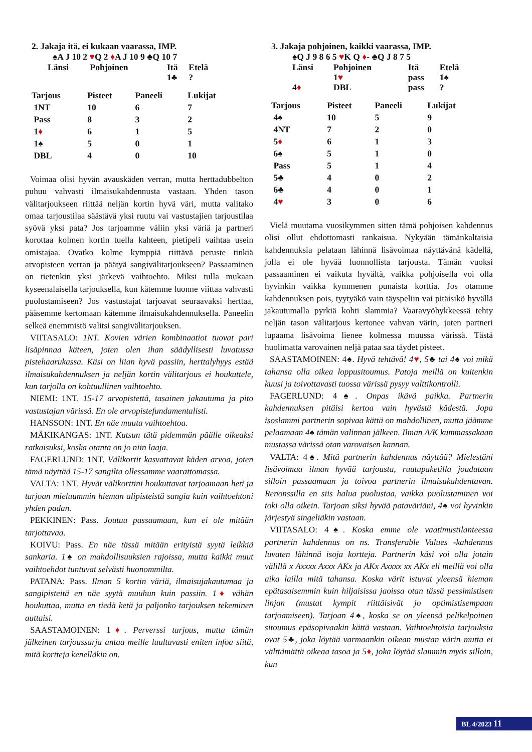2. Jakaja itä, ei kukaan vaarassa, IMP.
♠A J 10 2 ♥Q 2 ♦A J 10 9 ♣Q 10 7
| Länsi | Pohjoinen | Itä | Etelä |
| --- | --- | --- | --- |
| | | 1♣ | ? |
| Tarjous | Pisteet | Paneeli | Lukijat |
| --- | --- | --- | --- |
| 1NT | 10 | 6 | 7 |
| Pass | 8 | 3 | 2 |
| 1 ♦ | 6 | 1 | 5 |
| 1♠ | 5 | 0 | 1 |
| DBL | 4 | 0 | 10 |
Voimaa olisi hyvän avauskäden verran, mutta herttadubbelton puhuu vahvasti ilmaisukahdennusta vastaan. Yhden tason välitarjoukseen riittää neljän kortin hyvä väri, mutta valitako omaa tarjoustilaa säästävä yksi ruutu vai vastustajien tarjoustilaa syövä yksi pata? Jos tarjoamme väliin yksi väriä ja partneri korottaa kolmen kortin tuella kahteen, pietipeli vaihtaa usein omistajaa. Ovatko kolme kymppiä riittävä peruste tinkiä arvopisteen verran ja päätyä sangivälitarjoukseen? Passaaminen on tietenkin yksi järkevä vaihtoehto. Miksi tulla mukaan kyseenalaisella tarjouksella, kun kätemme luonne viittaa vahvasti puolustamiseen? Jos vastustajat tarjoavat seuraavaksi herttaa, pääsemme kertomaan kätemme ilmaisukahdennuksella. Paneelin selkeä enemmistö valitsi sangivälitarjouksen.
VIITASALO: 1NT. Kovien värien kombinaatiot tuovat pari lisäpinnaa käteen, joten olen ihan säädyllisesti luvatussa pistehaarukassa. Käsi on liian hyvä passiin, herttalyhyys estää ilmaisukahdennuksen ja neljän kortin välitarjous ei houkuttele, kun tarjolla on kohtuullinen vaihtoehto.
NIEMI: 1NT. 15-17 arvopistettä, tasainen jakautuma ja pito vastustajan värissä. En ole arvopistefundamentalisti.
HANSSON: 1NT. En näe muuta vaihtoehtoa.
MÄKIKANGAS: 1NT. Kutsun tätä pidemmän päälle oikeaksi ratkaisuksi, koska otanta on jo niin laaja.
FAGERLUND: 1NT. Välikortit kasvattavat käden arvoa, joten tämä näyttää 15-17 sangilta ollessamme vaarattomassa.
VALTA: 1NT. Hyvät välikorttini houkuttavat tarjoamaan heti ja tarjoan mieluummin hieman alipisteistä sangia kuin vaihtoehtoni yhden padan.
PEKKINEN: Pass. Joutuu passaamaan, kun ei ole mitään tarjottavaa.
KOIVU: Pass. En näe tässä mitään erityistä syytä leikkiä sankaria. 1♠ on mahdollisuuksien rajoissa, mutta kaikki muut vaihtoehdot tuntuvat selvästi huonommilta.
PATANA: Pass. Ilman 5 kortin väriä, ilmaisujakautumaa ja sangipisteitä en näe syytä muuhun kuin passiin. 1♦ vähän houkuttaa, mutta en tiedä ketä ja paljonko tarjouksen tekeminen auttaisi.
SAASTAMOINEN: 1♦. Perverssi tarjous, mutta tämän jälkeinen tarjoussarja antaa meille luultavasti eniten infoa siitä, mitä kortteja kenelläkin on.
3. Jakaja pohjoinen, kaikki vaarassa, IMP.
♠Q J 9 8 6 5 ♥K Q ♦- ♣Q J 8 7 5
| Länsi | Pohjoinen | Itä | Etelä |
| --- | --- | --- | --- |
| | 1 ♥ | pass | 1♠ |
| 4 ♦ | DBL | pass | ? |
| Tarjous | Pisteet | Paneeli | Lukijat |
| --- | --- | --- | --- |
| 4♠ | 10 | 5 | 9 |
| 4NT | 7 | 2 | 0 |
| 5 ♦ | 6 | 1 | 3 |
| 6♠ | 5 | 1 | 0 |
| Pass | 5 | 1 | 4 |
| 5♣ | 4 | 0 | 2 |
| 6♣ | 4 | 0 | 1 |
| 4 ♥ | 3 | 0 | 6 |
Vielä muutama vuosikymmen sitten tämä pohjoisen kahdennus olisi ollut ehdottomasti rankaisua. Nykyään tämänkaltaisia kahdennuksia pelataan lähinnä lisävoimaa näyttävänä kädellä, jolla ei ole hyvää luonnollista tarjousta. Tämän vuoksi passaaminen ei vaikuta hyvältä, vaikka pohjoisella voi olla hyvinkin vaikka kymmenen punaista korttia. Jos otamme kahdennuksen pois, tyytyäkö vain täyspeliin vai pitäisikö hyvällä jakautumalla pyrkiä kohti slammia? Vaaravyöhykkeessä tehty neljän tason välitarjous kertonee vahvan värin, joten partneri lupaama lisävoima lienee kolmessa muussa värissä. Tästä huolimatta varovainen neljä pataa saa täydet pisteet.
SAASTAMOINEN: 4♠. Hyvä tehtävä! 4♥, 5♣ tai 4♠ voi mikä tahansa olla oikea loppusitoumus. Patoja meillä on kuitenkin kuusi ja toivottavasti tuossa värissä pysyy valttikontrolli.
FAGERLUND: 4♠. Onpas ikävä paikka. Partnerin kahdennuksen pitäisi kertoa vain hyvästä kädestä. Jopa isoslammi partnerin sopivaa kättä on mahdollinen, mutta jäämme pelaamaan 4♠ tämän valinnan jälkeen. Ilman A/K kummassakaan mustassa värissä otan varovaisen kannan.
VALTA: 4♠. Mitä partnerin kahdennus näyttää? Mielestäni lisävoimaa ilman hyvää tarjousta, ruutupaketilla joudutaan silloin passaamaan ja toivoa partnerin ilmaisukahdentavan. Renonssilla en siis halua puolustaa, vaikka puolustaminen voi toki olla oikein. Tarjoan siksi hyvää patavāriäni, 4♠ voi hyvinkin järjestyä singeliäkin vastaan.
VIITASALO: 4♠. Koska emme ole vaatimustilanteessa partnerin kahdennus on ns. Transferable Values -kahdennus luvaten lähinnä isoja kortteja. Partnerin käsi voi olla jotain välillä x Axxxx Axxx AKx ja AKx Axxxx xx AKx eli meillä voi olla aika lailla mitä tahansa. Koska värit istuvat yleensä hieman epätasaisemmin kuin hiljaisissa jaoissa otan tässä pessimistisen linjan (mustat kympit riittäisivät jo optimistisempaan tarjoamiseen). Tarjoan 4♠, koska se on yleensä pelikelpoinen sitoumus epäsopivaakin kättä vastaan. Vaihtoehtoisia tarjouksia ovat 5♣, joka löytää varmaankin oikean mustan värin mutta ei välttämättä oikeaa tasoa ja 5♦, joka löytää slammin myös silloin, kun
BL 4/2023 11